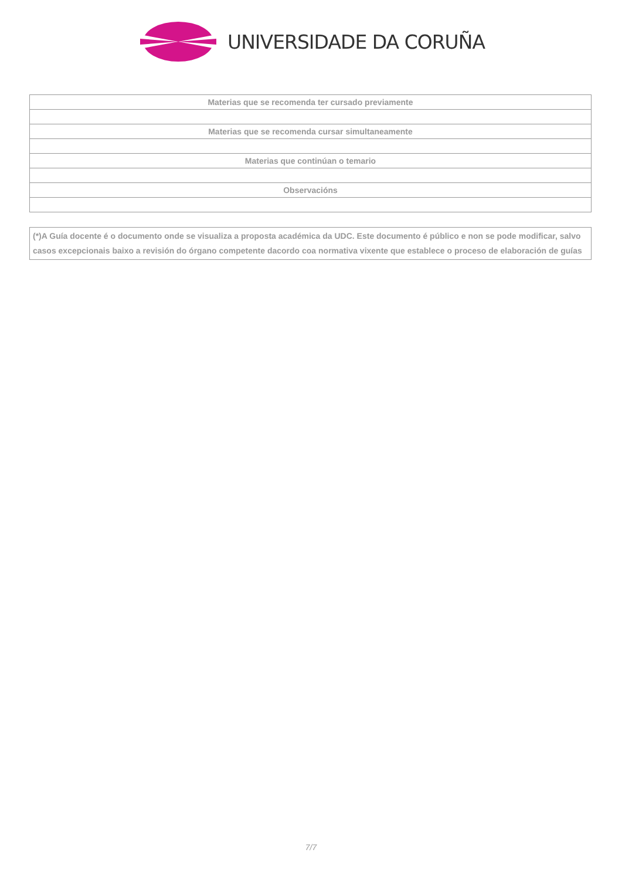UNIVERSIDADE DA CORUÑA
| Materias que se recomenda ter cursado previamente |
| Materias que se recomenda cursar simultaneamente |
| Materias que continúan o temario |
| Observacións |
(*)A Guía docente é o documento onde se visualiza a proposta académica da UDC. Este documento é público e non se pode modificar, salvo casos excepcionais baixo a revisión do órgano competente dacordo coa normativa vixente que establece o proceso de elaboración de guías
7/7